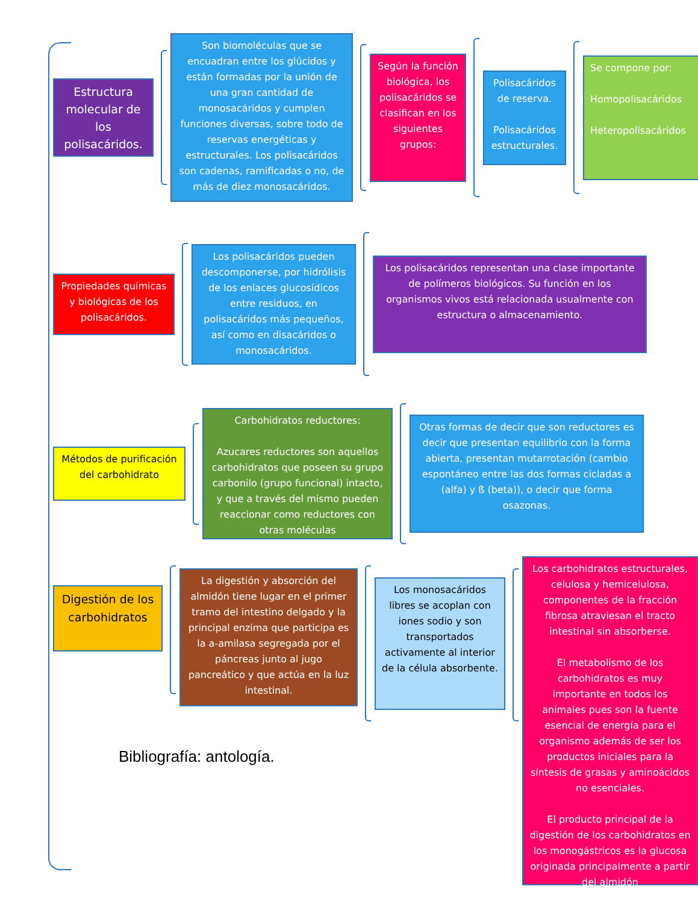Estructura molecular de los polisacáridos.
Son biomoléculas que se encuadran entre los glúcidos y están formadas por la unión de una gran cantidad de monosacáridos y cumplen funciones diversas, sobre todo de reservas energéticas y estructurales. Los polisacáridos son cadenas, ramificadas o no, de más de diez monosacáridos.
Según la función biológica, los polisacáridos se clasifican en los siguientes grupos:
Polisacáridos de reserva.
Polisacáridos estructurales.
Se compone por:
Homopolisacáridos
Heteropolisacáridos
Propiedades químicas y biológicas de los polisacáridos.
Los polisacáridos pueden descomponerse, por hidrólisis de los enlaces glucosídicos entre residuos, en polisacáridos más pequeños, así como en disacáridos o monosacáridos.
Los polisacáridos representan una clase importante de polímeros biológicos. Su función en los organismos vivos está relacionada usualmente con estructura o almacenamiento.
Métodos de purificación del carbohidrato
Carbohidratos reductores:
Azucares reductores son aquellos carbohidratos que poseen su grupo carbonilo (grupo funcional) intacto, y que a través del mismo pueden reaccionar como reductores con otras moléculas
Otras formas de decir que son reductores es decir que presentan equilibrio con la forma abierta, presentan mutarrotación (cambio espontáneo entre las dos formas cicladas a (alfa) y ß (beta)), o decir que forma osazonas.
Digestión de los carbohidratos
La digestión y absorción del almidón tiene lugar en el primer tramo del intestino delgado y la principal enzima que participa es la a-amilasa segregada por el páncreas junto al jugo pancreático y que actúa en la luz intestinal.
Los monosacáridos libres se acoplan con iones sodio y son transportados activamente al interior de la célula absorbente.
Los carbohidratos estructurales, celulosa y hemicelulosa, componentes de la fracción fibrosa atraviesan el tracto intestinal sin absorberse.
El metabolismo de los carbohidratos es muy importante en todos los animales pues son la fuente esencial de energía para el organismo además de ser los productos iniciales para la síntesis de grasas y aminoácidos no esenciales.
El producto principal de la digestión de los carbohidratos en los monogástricos es la glucosa originada principalmente a partir del almidón
Bibliografía: antología.